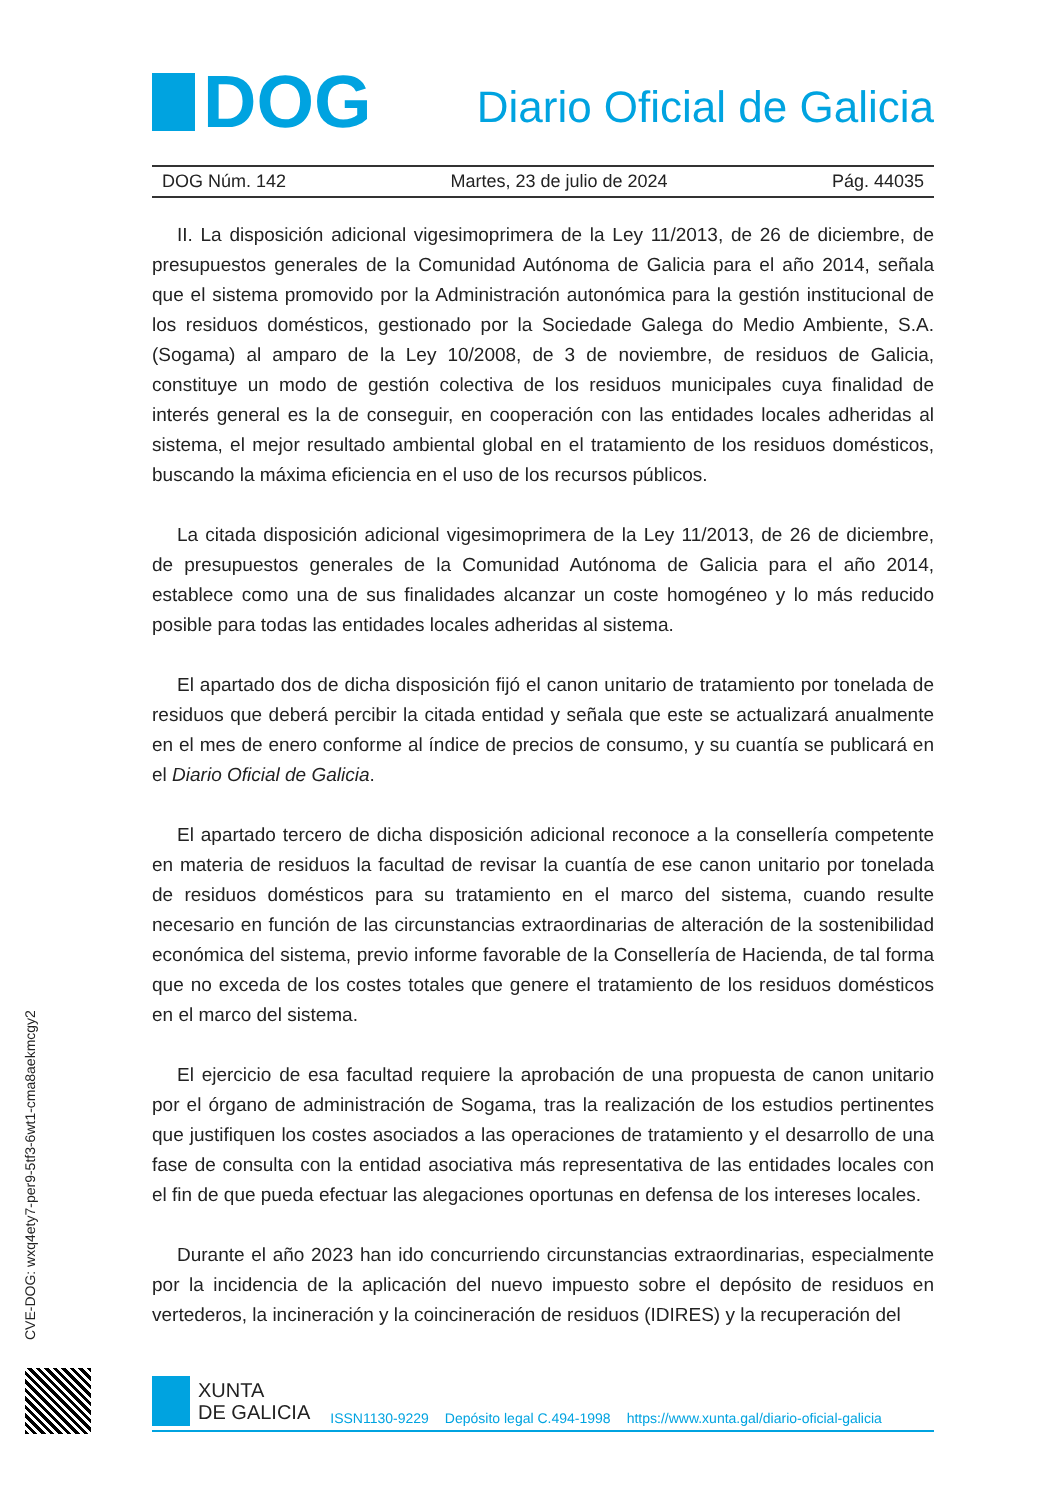DOG
Diario Oficial de Galicia
DOG Núm. 142 Martes, 23 de julio de 2024 Pág. 44035
II. La disposición adicional vigesimoprimera de la Ley 11/2013, de 26 de diciembre, de presupuestos generales de la Comunidad Autónoma de Galicia para el año 2014, señala que el sistema promovido por la Administración autonómica para la gestión institucional de los residuos domésticos, gestionado por la Sociedade Galega do Medio Ambiente, S.A. (Sogama) al amparo de la Ley 10/2008, de 3 de noviembre, de residuos de Galicia, constituye un modo de gestión colectiva de los residuos municipales cuya finalidad de interés general es la de conseguir, en cooperación con las entidades locales adheridas al sistema, el mejor resultado ambiental global en el tratamiento de los residuos domésticos, buscando la máxima eficiencia en el uso de los recursos públicos.
La citada disposición adicional vigesimoprimera de la Ley 11/2013, de 26 de diciembre, de presupuestos generales de la Comunidad Autónoma de Galicia para el año 2014, establece como una de sus finalidades alcanzar un coste homogéneo y lo más reducido posible para todas las entidades locales adheridas al sistema.
El apartado dos de dicha disposición fijó el canon unitario de tratamiento por tonelada de residuos que deberá percibir la citada entidad y señala que este se actualizará anualmente en el mes de enero conforme al índice de precios de consumo, y su cuantía se publicará en el Diario Oficial de Galicia.
El apartado tercero de dicha disposición adicional reconoce a la consellería competente en materia de residuos la facultad de revisar la cuantía de ese canon unitario por tonelada de residuos domésticos para su tratamiento en el marco del sistema, cuando resulte necesario en función de las circunstancias extraordinarias de alteración de la sostenibilidad económica del sistema, previo informe favorable de la Consellería de Hacienda, de tal forma que no exceda de los costes totales que genere el tratamiento de los residuos domésticos en el marco del sistema.
El ejercicio de esa facultad requiere la aprobación de una propuesta de canon unitario por el órgano de administración de Sogama, tras la realización de los estudios pertinentes que justifiquen los costes asociados a las operaciones de tratamiento y el desarrollo de una fase de consulta con la entidad asociativa más representativa de las entidades locales con el fin de que pueda efectuar las alegaciones oportunas en defensa de los intereses locales.
Durante el año 2023 han ido concurriendo circunstancias extraordinarias, especialmente por la incidencia de la aplicación del nuevo impuesto sobre el depósito de residuos en vertederos, la incineración y la coincineración de residuos (IDIRES) y la recuperación del
CVE-DOG: wxq4ety7-per9-5tf3-6wt1-cma8aekmcgy2
XUNTA
DE GALICIA
ISSN1130-9229 Depósito legal C.494-1998 https://www.xunta.gal/diario-oficial-galicia